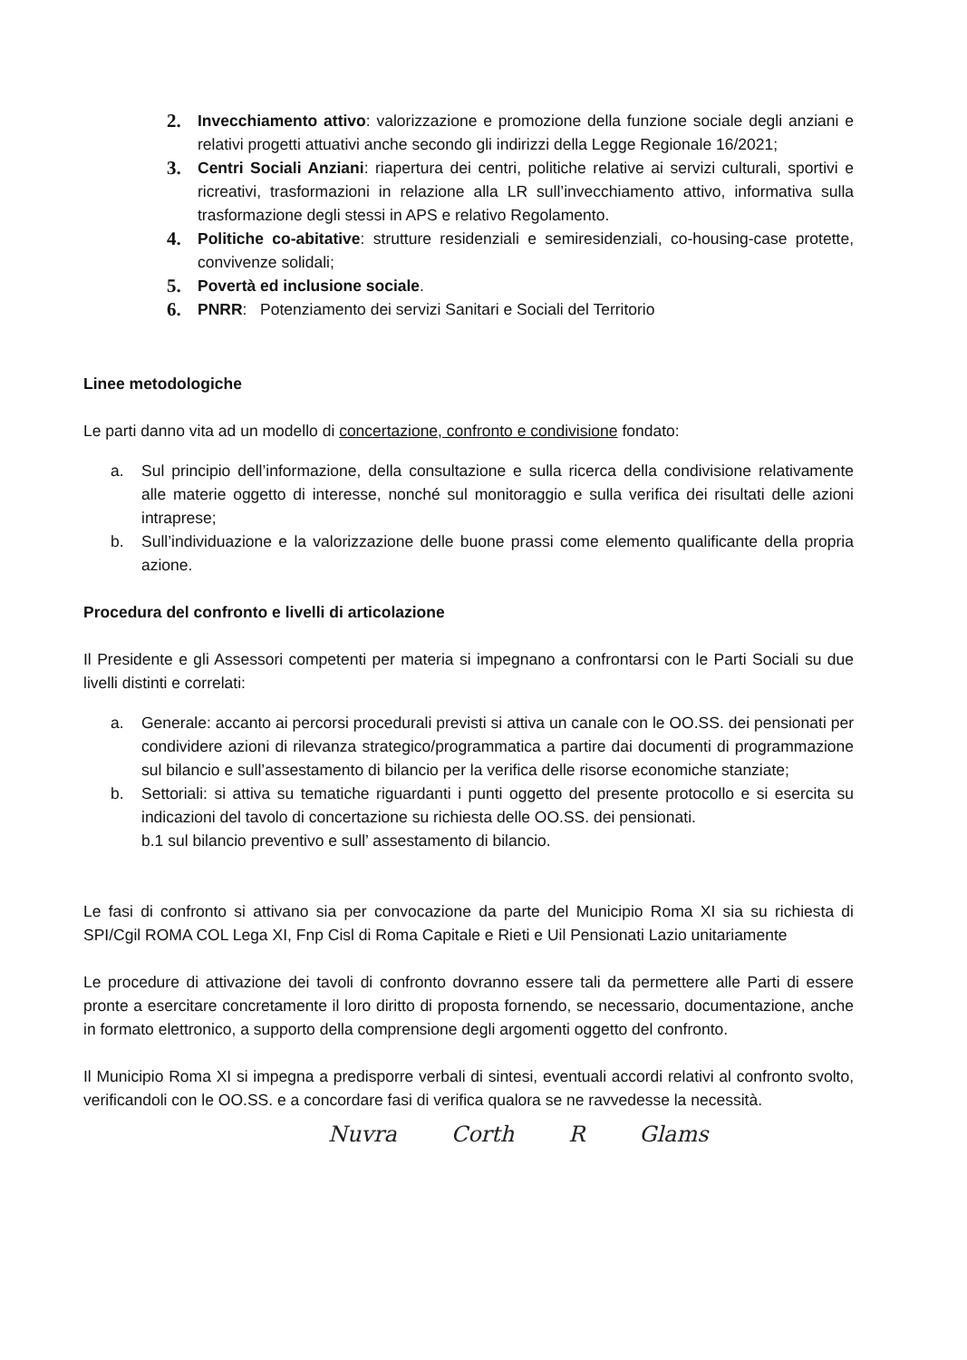2. Invecchiamento attivo: valorizzazione e promozione della funzione sociale degli anziani e relativi progetti attuativi anche secondo gli indirizzi della Legge Regionale 16/2021;
3. Centri Sociali Anziani: riapertura dei centri, politiche relative ai servizi culturali, sportivi e ricreativi, trasformazioni in relazione alla LR sull’invecchiamento attivo, informativa sulla trasformazione degli stessi in APS e relativo Regolamento.
4. Politiche co-abitative: strutture residenziali e semiresidenziali, co-housing-case protette, convivenze solidali;
5. Povertà ed inclusione sociale.
6. PNRR: Potenziamento dei servizi Sanitari e Sociali del Territorio
Linee metodologiche
Le parti danno vita ad un modello di concertazione, confronto e condivisione fondato:
a. Sul principio dell’informazione, della consultazione e sulla ricerca della condivisione relativamente alle materie oggetto di interesse, nonché sul monitoraggio e sulla verifica dei risultati delle azioni intraprese;
b. Sull’individuazione e la valorizzazione delle buone prassi come elemento qualificante della propria azione.
Procedura del confronto e livelli di articolazione
Il Presidente e gli Assessori competenti per materia si impegnano a confrontarsi con le Parti Sociali su due livelli distinti e correlati:
a. Generale: accanto ai percorsi procedurali previsti si attiva un canale con le OO.SS. dei pensionati per condividere azioni di rilevanza strategico/programmatica a partire dai documenti di programmazione sul bilancio e sull’assestamento di bilancio per la verifica delle risorse economiche stanziate;
b. Settoriali: si attiva su tematiche riguardanti i punti oggetto del presente protocollo e si esercita su indicazioni del tavolo di concertazione su richiesta delle OO.SS. dei pensionati.
b.1 sul bilancio preventivo e sull’ assestamento di bilancio.
Le fasi di confronto si attivano sia per convocazione da parte del Municipio Roma XI sia su richiesta di SPI/Cgil ROMA COL Lega XI, Fnp Cisl di Roma Capitale e Rieti e Uil Pensionati Lazio unitariamente
Le procedure di attivazione dei tavoli di confronto dovranno essere tali da permettere alle Parti di essere pronte a esercitare concretamente il loro diritto di proposta fornendo, se necessario, documentazione, anche in formato elettronico, a supporto della comprensione degli argomenti oggetto del confronto.
Il Municipio Roma XI si impegna a predisporre verbali di sintesi, eventuali accordi relativi al confronto svolto, verificandoli con le OO.SS. e a concordare fasi di verifica qualora se ne ravvedesse la necessità.
Nuvra Corth R Glams